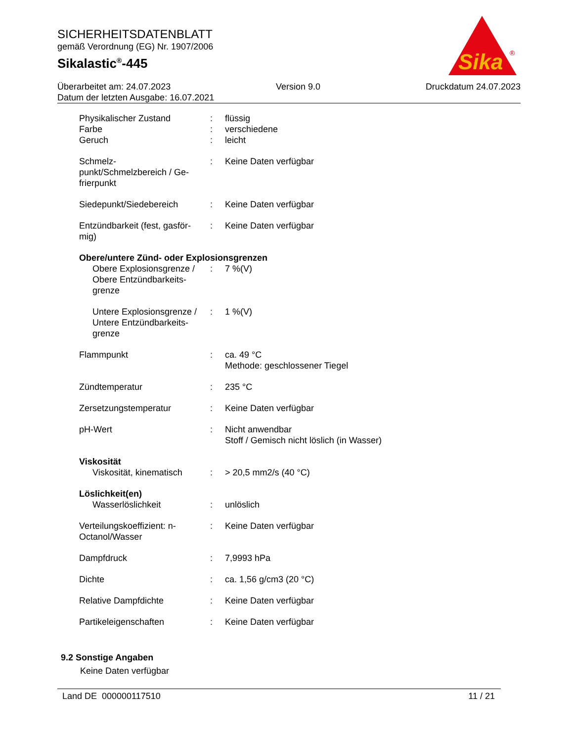SICHERHEITSDATENBLATT
gemäß Verordnung (EG) Nr. 1907/2006
Sikalastic<sup>®</sup>-445
Sika
®
Überarbeitet am: 24.07.2023 Version 9.0 Druckdatum 24.07.2023
Datum der letzten Ausgabe: 16.07.2021
| Physikalischer Zustand | : | flüssig |
| Farbe | : | verschiedene |
| Geruch | : | leicht |
| Schmelz- punkt/Schmelzbereich / Ge- frierpunkt | : | Keine Daten verfügbar |
| Siedepunkt/Siedebereich | : | Keine Daten verfügbar |
| Entzündbarkeit (fest, gasför- mig) | : | Keine Daten verfügbar |
| Obere/untere Zünd- oder Explosionsgrenzen | | |
| Obere Explosionsgrenze / Obere Entzündbarkeits- grenze | : | 7 %(V) |
| Untere Explosionsgrenze / Untere Entzündbarkeits- grenze | : | 1 %(V) |
| Flammpunkt | : | ca. 49 °C Methode: geschlossener Tiegel |
| Zündtemperatur | : | 235 °C |
| Zersetzungstemperatur | : | Keine Daten verfügbar |
| pH-Wert | : | Nicht anwendbar Stoff / Gemisch nicht löslich (in Wasser) |
| Viskosität | | |
| Viskosität, kinematisch | : | > 20,5 mm2/s (40 °C) |
| Löslichkeit(en) | | |
| Wasserlöslichkeit | : | unlöslich |
| Verteilungskoeffizient: n- Octanol/Wasser | : | Keine Daten verfügbar |
| Dampfdruck | : | 7,9993 hPa |
| Dichte | : | ca. 1,56 g/cm3 (20 °C) |
| Relative Dampfdichte | : | Keine Daten verfügbar |
| Partikeleigenschaften | : | Keine Daten verfügbar |
9.2 Sonstige Angaben
Keine Daten verfügbar
Land DE 000000117510 11 / 21